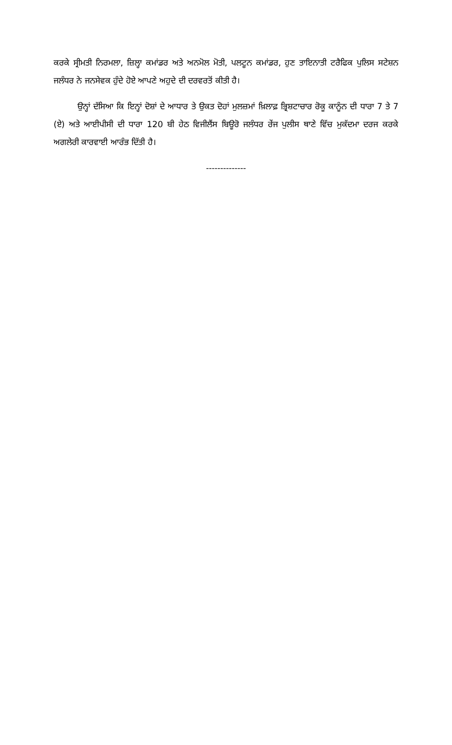ਕਰਕੇ ਸ੍ਰੀਮਤੀ ਨਿਰਮਲਾ, ਜ਼ਿਲ੍ਹਾ ਕਮਾਂਡਰ ਅਤੇ ਅਨਮੋਲ ਮੋਤੀ, ਪਲਟੂਨ ਕਮਾਂਡਰ, ਹੁਣ ਤਾਇਨਾਤੀ ਟਰੈਫਿਕ ਪੁਲਿਸ ਸਟੇਸ਼ਨ ਜਲੰਧਰ ਨੇ ਜਨਸੇਵਕ ਹੁੰਦੇ ਹੋਏ ਆਪਣੇ ਅਹੁਦੇ ਦੀ ਦਰਵਰਤੋਂ ਕੀਤੀ ਹੈ।
ਉਨ੍ਹਾਂ ਦੱਸਿਆ ਕਿ ਇਨ੍ਹਾਂ ਦੋਸ਼ਾਂ ਦੇ ਆਧਾਰ ਤੇ ਉਕਤ ਦੋਹਾਂ ਮੁਲਜ਼ਮਾਂ ਖ਼ਿਲਾਫ਼ ਭ੍ਰਿਸ਼ਟਾਚਾਰ ਰੋਕੂ ਕਾਨੂੰਨ ਦੀ ਧਾਰਾ 7 ਤੇ 7 (ਏ) ਅਤੇ ਆਈਪੀਸੀ ਦੀ ਧਾਰਾ 120 ਬੀ ਹੇਠ ਵਿਜੀਲੈਂਸ ਬਿਊਰੋ ਜਲੰਧਰ ਰੇਂਜ ਪੁਲੀਸ ਥਾਣੇ ਵਿੱਚ ਮੁਕੱਦਮਾ ਦਰਜ ਕਰਕੇ ਅਗਲੇਰੀ ਕਾਰਵਾਈ ਆਰੰਭ ਦਿੱਤੀ ਹੈ।
--------------